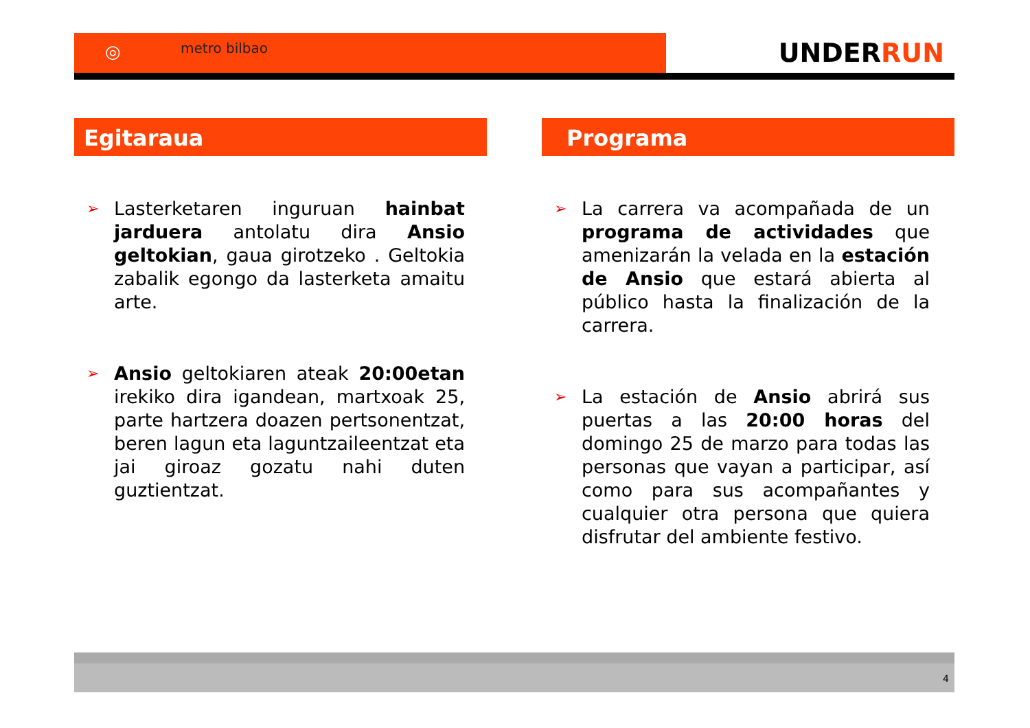◎ metro bilbao UNDERRUN
Egitaraua
➢ Lasterketaren inguruan hainbat jarduera antolatu dira Ansio geltokian, gaua girotzeko . Geltokia zabalik egongo da lasterketa amaitu arte.
➢ Ansio geltokiaren ateak 20:00etan irekiko dira igandean, martxoak 25, parte hartzera doazen pertsonentzat, beren lagun eta laguntzaileentzat eta jai giroaz gozatu nahi duten guztientzat.
Programa
➢ La carrera va acompañada de un programa de actividades que amenizarán la velada en la estación de Ansio que estará abierta al público hasta la finalización de la carrera.
➢ La estación de Ansio abrirá sus puertas a las 20:00 horas del domingo 25 de marzo para todas las personas que vayan a participar, así como para sus acompañantes y cualquier otra persona que quiera disfrutar del ambiente festivo.
4